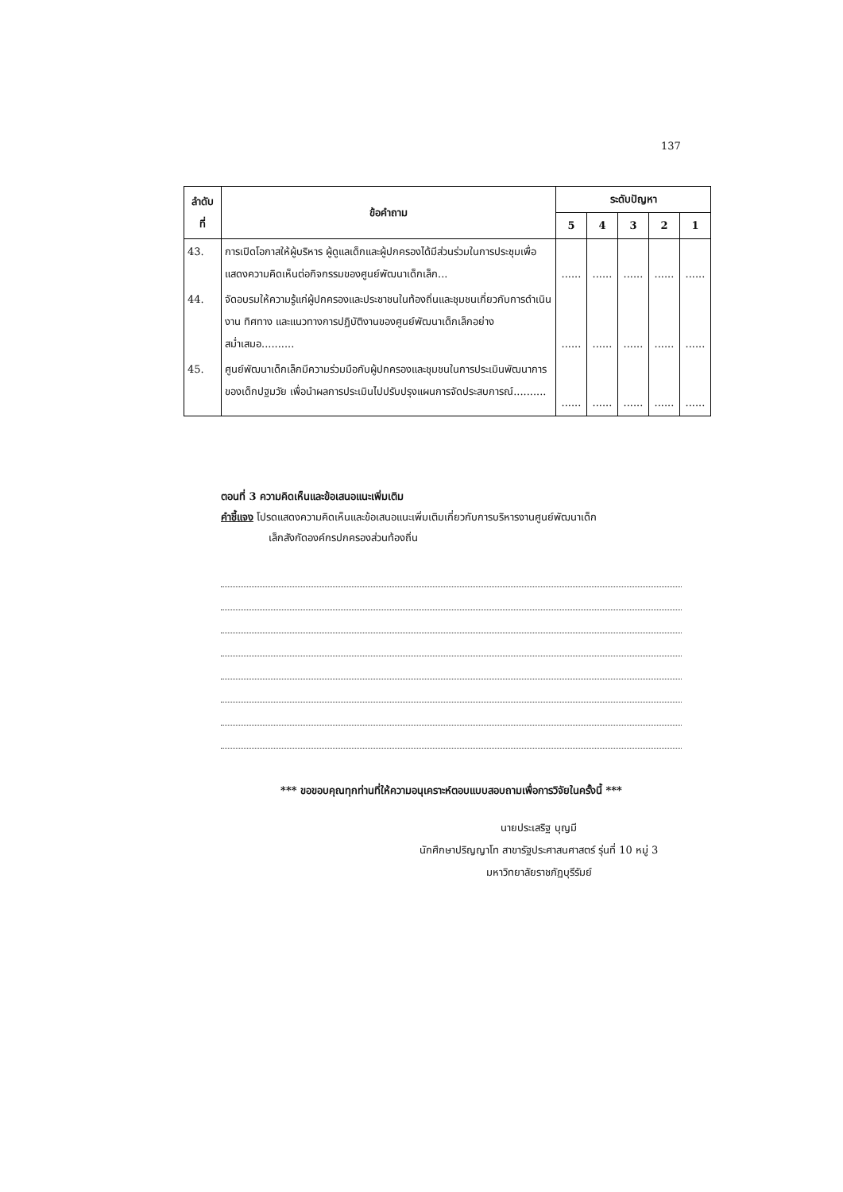137
| ลำดับ ที่ | ข้อคำถาม | ระดับปัญหา | | | | |
| --- | --- | --- | --- | --- | --- | --- |
| | | 5 | 4 | 3 | 2 | 1 |
| 43. | การเปิดโอกาสให้ผู้บริหาร ผู้ดูแลเด็กและผู้ปกครองได้มีส่วนร่วมในการประชุมเพื่อแสดงความคิดเห็นต่อกิจกรรมของศูนย์พัฒนาเด็กเล็ก... | ...... | ...... | ...... | ...... | ...... |
| 44. | จัดอบรมให้ความรู้แก่ผู้ปกครองและประชาชนในท้องถิ่นและชุมชนเกี่ยวกับการดำเนินงาน ทิศทาง และแนวทางการปฏิบัติงานของศูนย์พัฒนาเด็กเล็กอย่างสม่ำเสมอ.......... | ...... | ...... | ...... | ...... | ...... |
| 45. | ศูนย์พัฒนาเด็กเล็กมีความร่วมมือกับผู้ปกครองและชุมชนในการประเมินพัฒนาการของเด็กปฐมวัย เพื่อนำผลการประเมินไปปรับปรุงแผนการจัดประสบการณ์.......... | ...... | ...... | ...... | ...... | ...... |
ตอนที่ 3 ความคิดเห็นและข้อเสนอแนะเพิ่มเติม
คำชี้แจง โปรดแสดงความคิดเห็นและข้อเสนอแนะเพิ่มเติมเกี่ยวกับการบริหารงานศูนย์พัฒนาเด็ก
เล็กสังกัดองค์กรปกครองส่วนท้องถิ่น
*** ขอขอบคุณทุกท่านที่ให้ความอนุเคราะห์ตอบแบบสอบถามเพื่อการวิจัยในครั้งนี้ ***
นายประเสริฐ บุญมี
นักศึกษาปริญญาโท สาขารัฐประศาสนศาสตร์ รุ่นที่ 10 หมู่ 3
มหาวิทยาลัยราชภัฏบุรีรัมย์